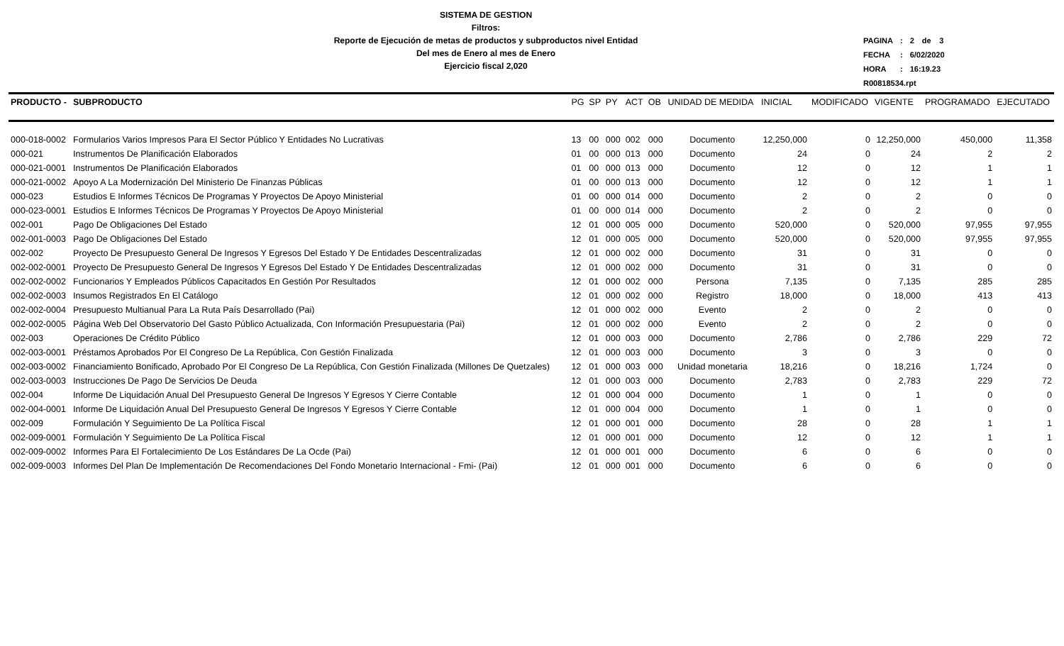SISTEMA DE GESTION
Filtros:
Reporte de Ejecución de metas de productos y subproductos nivel Entidad
Del mes de Enero al mes de Enero
Ejercicio fiscal 2,020
| PAGINA | : | 2 | de | 3 |
| FECHA | : | 6/02/2020 | | |
| HORA | : | 16:19.23 | | |
| R00818534.rpt | | | | |
| PRODUCTO - | SUBPRODUCTO | PG | SP | PY | ACT | OB | UNIDAD DE MEDIDA | INICIAL | MODIFICADO | VIGENTE | PROGRAMADO | EJECUTADO |
| --- | --- | --- | --- | --- | --- | --- | --- | --- | --- | --- | --- | --- |
| 000-018-0002 | Formularios Varios Impresos Para El Sector Público Y Entidades No Lucrativas | 13 | 00 | 000 | 002 | 000 | Documento | 12,250,000 | 0 | 12,250,000 | 450,000 | 11,358 |
| 000-021 | Instrumentos De Planificación Elaborados | 01 | 00 | 000 | 013 | 000 | Documento | 24 | 0 | 24 | 2 | 2 |
| 000-021-0001 | Instrumentos De Planificación Elaborados | 01 | 00 | 000 | 013 | 000 | Documento | 12 | 0 | 12 | 1 | 1 |
| 000-021-0002 | Apoyo A La Modernización Del Ministerio De Finanzas Públicas | 01 | 00 | 000 | 013 | 000 | Documento | 12 | 0 | 12 | 1 | 1 |
| 000-023 | Estudios E Informes Técnicos De Programas Y Proyectos De Apoyo Ministerial | 01 | 00 | 000 | 014 | 000 | Documento | 2 | 0 | 2 | 0 | 0 |
| 000-023-0001 | Estudios E Informes Técnicos De Programas Y Proyectos De Apoyo Ministerial | 01 | 00 | 000 | 014 | 000 | Documento | 2 | 0 | 2 | 0 | 0 |
| 002-001 | Pago De Obligaciones Del Estado | 12 | 01 | 000 | 005 | 000 | Documento | 520,000 | 0 | 520,000 | 97,955 | 97,955 |
| 002-001-0003 | Pago De Obligaciones Del Estado | 12 | 01 | 000 | 005 | 000 | Documento | 520,000 | 0 | 520,000 | 97,955 | 97,955 |
| 002-002 | Proyecto De Presupuesto General De Ingresos Y Egresos Del Estado Y De Entidades Descentralizadas | 12 | 01 | 000 | 002 | 000 | Documento | 31 | 0 | 31 | 0 | 0 |
| 002-002-0001 | Proyecto De Presupuesto General De Ingresos Y Egresos Del Estado Y De Entidades Descentralizadas | 12 | 01 | 000 | 002 | 000 | Documento | 31 | 0 | 31 | 0 | 0 |
| 002-002-0002 | Funcionarios Y Empleados Públicos Capacitados En Gestión Por Resultados | 12 | 01 | 000 | 002 | 000 | Persona | 7,135 | 0 | 7,135 | 285 | 285 |
| 002-002-0003 | Insumos Registrados En El Catálogo | 12 | 01 | 000 | 002 | 000 | Registro | 18,000 | 0 | 18,000 | 413 | 413 |
| 002-002-0004 | Presupuesto Multianual Para La Ruta País Desarrollado (Pai) | 12 | 01 | 000 | 002 | 000 | Evento | 2 | 0 | 2 | 0 | 0 |
| 002-002-0005 | Página Web Del Observatorio Del Gasto Público Actualizada, Con Información Presupuestaria (Pai) | 12 | 01 | 000 | 002 | 000 | Evento | 2 | 0 | 2 | 0 | 0 |
| 002-003 | Operaciones De Crédito Público | 12 | 01 | 000 | 003 | 000 | Documento | 2,786 | 0 | 2,786 | 229 | 72 |
| 002-003-0001 | Préstamos Aprobados Por El Congreso De La República, Con Gestión Finalizada | 12 | 01 | 000 | 003 | 000 | Documento | 3 | 0 | 3 | 0 | 0 |
| 002-003-0002 | Financiamiento Bonificado, Aprobado Por El Congreso De La República, Con Gestión Finalizada (Millones De Quetzales) | 12 | 01 | 000 | 003 | 000 | Unidad monetaria | 18,216 | 0 | 18,216 | 1,724 | 0 |
| 002-003-0003 | Instrucciones De Pago De Servicios De Deuda | 12 | 01 | 000 | 003 | 000 | Documento | 2,783 | 0 | 2,783 | 229 | 72 |
| 002-004 | Informe De Liquidación Anual Del Presupuesto General De Ingresos Y Egresos Y Cierre Contable | 12 | 01 | 000 | 004 | 000 | Documento | 1 | 0 | 1 | 0 | 0 |
| 002-004-0001 | Informe De Liquidación Anual Del Presupuesto General De Ingresos Y Egresos Y Cierre Contable | 12 | 01 | 000 | 004 | 000 | Documento | 1 | 0 | 1 | 0 | 0 |
| 002-009 | Formulación Y Seguimiento De La Política Fiscal | 12 | 01 | 000 | 001 | 000 | Documento | 28 | 0 | 28 | 1 | 1 |
| 002-009-0001 | Formulación Y Seguimiento De La Política Fiscal | 12 | 01 | 000 | 001 | 000 | Documento | 12 | 0 | 12 | 1 | 1 |
| 002-009-0002 | Informes Para El Fortalecimiento De Los Estándares De La Ocde (Pai) | 12 | 01 | 000 | 001 | 000 | Documento | 6 | 0 | 6 | 0 | 0 |
| 002-009-0003 | Informes Del Plan De Implementación De Recomendaciones Del Fondo Monetario Internacional - Fmi- (Pai) | 12 | 01 | 000 | 001 | 000 | Documento | 6 | 0 | 6 | 0 | 0 |